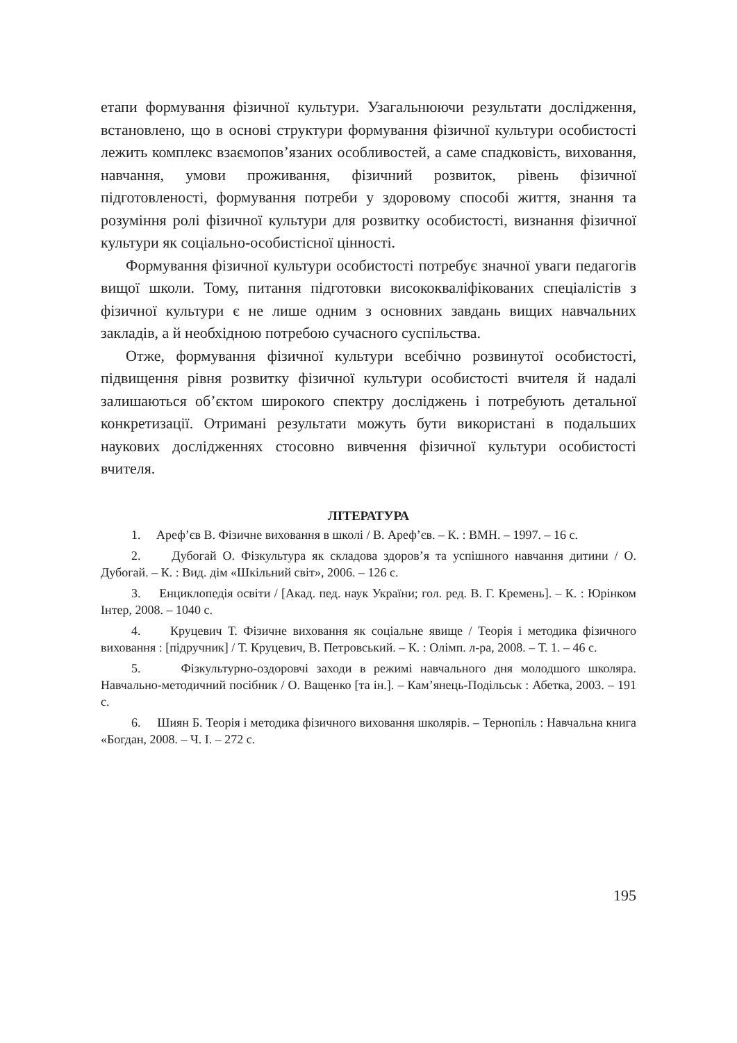етапи формування фізичної культури. Узагальнюючи результати дослідження, встановлено, що в основі структури формування фізичної культури особистості лежить комплекс взаємопов’язаних особливостей, а саме спадковість, виховання, навчання, умови проживання, фізичний розвиток, рівень фізичної підготовленості, формування потреби у здоровому способі життя, знання та розуміння ролі фізичної культури для розвитку особистості, визнання фізичної культури як соціально-особистісної цінності.
Формування фізичної культури особистості потребує значної уваги педагогів вищої школи. Тому, питання підготовки висококваліфікованих спеціалістів з фізичної культури є не лише одним з основних завдань вищих навчальних закладів, а й необхідною потребою сучасного суспільства.
Отже, формування фізичної культури всебічно розвинутої особистості, підвищення рівня розвитку фізичної культури особистості вчителя й надалі залишаються об’єктом широкого спектру досліджень і потребують детальної конкретизації. Отримані результати можуть бути використані в подальших наукових дослідженнях стосовно вивчення фізичної культури особистості вчителя.
ЛІТЕРАТУРА
1. Ареф’єв В. Фізичне виховання в школі / В. Ареф’єв. – К. : ВМН. – 1997. – 16 с.
2. Дубогай О. Фізкультура як складова здоров’я та успішного навчання дитини / О. Дубогай. – К. : Вид. дім «Шкільний світ», 2006. – 126 с.
3. Енциклопедія освіти / [Акад. пед. наук України; гол. ред. В. Г. Кремень]. – К. : Юрінком Інтер, 2008. – 1040 с.
4. Круцевич Т. Фізичне виховання як соціальне явище / Теорія і методика фізичного виховання : [підручник] / Т. Круцевич, В. Петровський. – К. : Олімп. л-ра, 2008. – Т. 1. – 46 с.
5. Фізкультурно-оздоровчі заходи в режимі навчального дня молодшого школяра. Навчально-методичний посібник / О. Ващенко [та ін.]. – Кам’янець-Подільськ : Абетка, 2003. – 191 с.
6. Шиян Б. Теорія і методика фізичного виховання школярів. – Тернопіль : Навчальна книга «Богдан, 2008. – Ч. І. – 272 с.
195